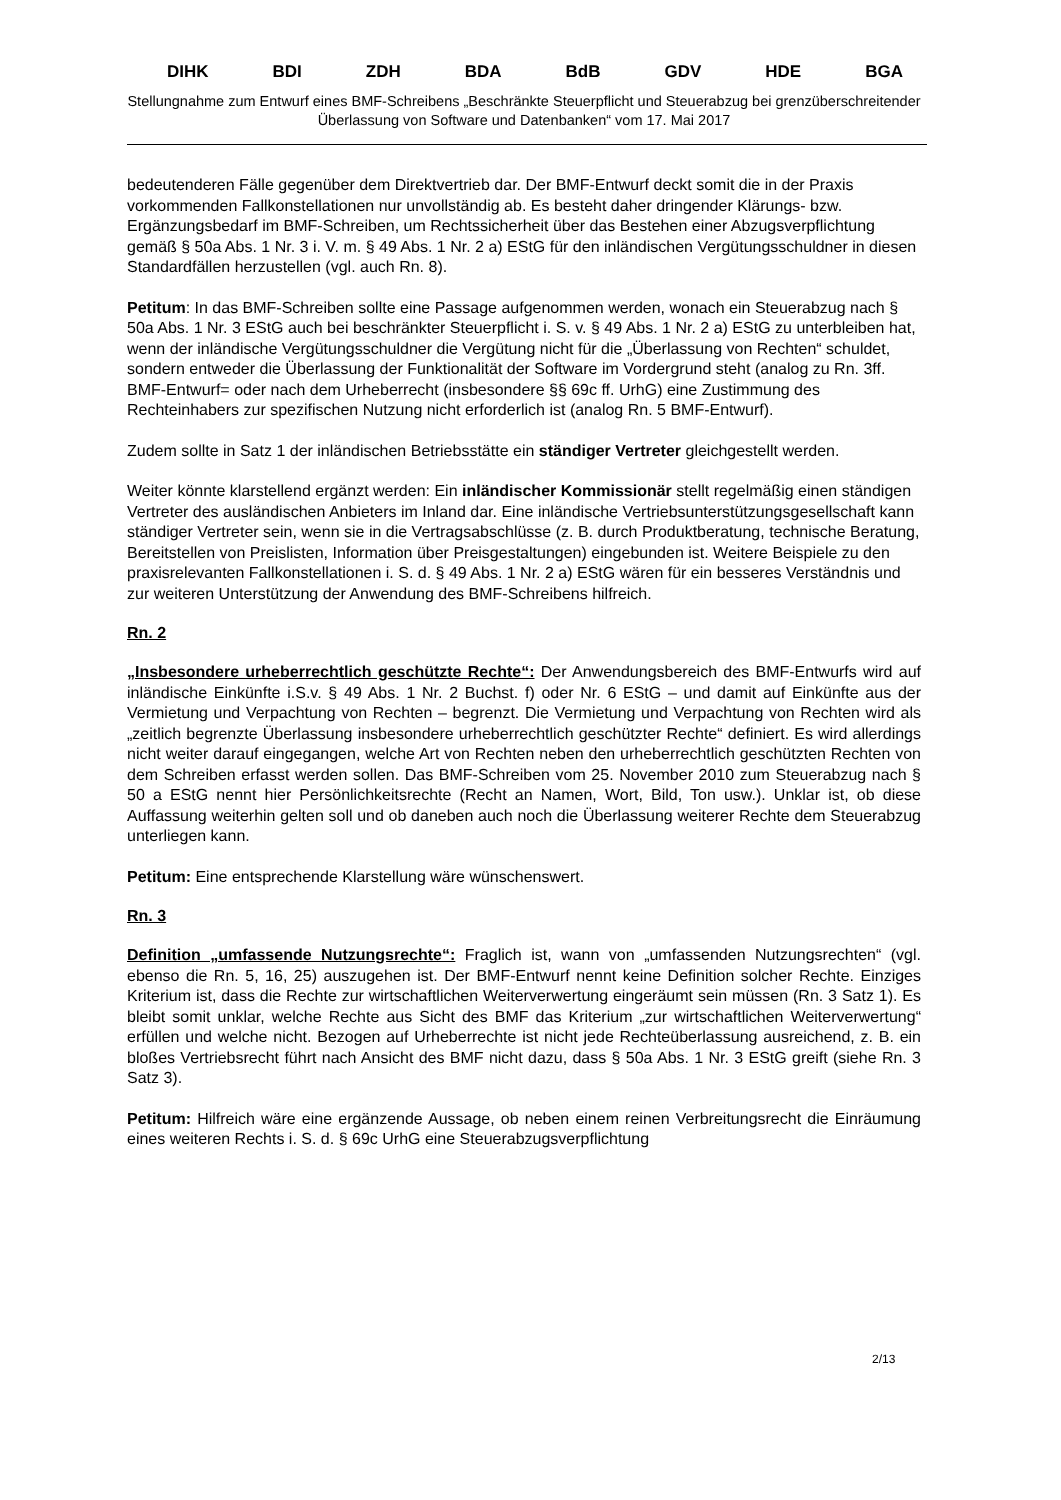DIHK BDI ZDH BDA BdB GDV HDE BGA
Stellungnahme zum Entwurf eines BMF-Schreibens „Beschränkte Steuerpflicht und Steuerabzug bei grenzüberschreitender Überlassung von Software und Datenbanken“ vom 17. Mai 2017
bedeutenderen Fälle gegenüber dem Direktvertrieb dar. Der BMF-Entwurf deckt somit die in der Praxis vorkommenden Fallkonstellationen nur unvollständig ab. Es besteht daher dringender Klärungs- bzw. Ergänzungsbedarf im BMF-Schreiben, um Rechtssicherheit über das Bestehen einer Abzugsverpflichtung gemäß § 50a Abs. 1 Nr. 3 i. V. m. § 49 Abs. 1 Nr. 2 a) EStG für den inländischen Vergütungsschuldner in diesen Standardfällen herzustellen (vgl. auch Rn. 8).
Petitum: In das BMF-Schreiben sollte eine Passage aufgenommen werden, wonach ein Steuerabzug nach § 50a Abs. 1 Nr. 3 EStG auch bei beschränkter Steuerpflicht i. S. v. § 49 Abs. 1 Nr. 2 a) EStG zu unterbleiben hat, wenn der inländische Vergütungsschuldner die Vergütung nicht für die „Überlassung von Rechten“ schuldet, sondern entweder die Überlassung der Funktionalität der Software im Vordergrund steht (analog zu Rn. 3ff. BMF-Entwurf= oder nach dem Urheberrecht (insbesondere §§ 69c ff. UrhG) eine Zustimmung des Rechteinhabers zur spezifischen Nutzung nicht erforderlich ist (analog Rn. 5 BMF-Entwurf).
Zudem sollte in Satz 1 der inländischen Betriebsstätte ein ständiger Vertreter gleichgestellt werden.
Weiter könnte klarstellend ergänzt werden: Ein inländischer Kommissionär stellt regelmäßig einen ständigen Vertreter des ausländischen Anbieters im Inland dar. Eine inländische Vertriebsunterstützungsgesellschaft kann ständiger Vertreter sein, wenn sie in die Vertragsabschlüsse (z. B. durch Produktberatung, technische Beratung, Bereitstellen von Preislisten, Information über Preisgestaltungen) eingebunden ist. Weitere Beispiele zu den praxisrelevanten Fallkonstellationen i. S. d. § 49 Abs. 1 Nr. 2 a) EStG wären für ein besseres Verständnis und zur weiteren Unterstützung der Anwendung des BMF-Schreibens hilfreich.
Rn. 2
„Insbesondere urheberrechtlich geschützte Rechte“: Der Anwendungsbereich des BMF-Entwurfs wird auf inländische Einkünfte i.S.v. § 49 Abs. 1 Nr. 2 Buchst. f) oder Nr. 6 EStG – und damit auf Einkünfte aus der Vermietung und Verpachtung von Rechten – begrenzt. Die Vermietung und Verpachtung von Rechten wird als „zeitlich begrenzte Überlassung insbesondere urheberrechtlich geschützter Rechte“ definiert. Es wird allerdings nicht weiter darauf eingegangen, welche Art von Rechten neben den urheberrechtlich geschützten Rechten von dem Schreiben erfasst werden sollen. Das BMF-Schreiben vom 25. November 2010 zum Steuerabzug nach § 50 a EStG nennt hier Persönlichkeitsrechte (Recht an Namen, Wort, Bild, Ton usw.). Unklar ist, ob diese Auffassung weiterhin gelten soll und ob daneben auch noch die Überlassung weiterer Rechte dem Steuerabzug unterliegen kann.
Petitum: Eine entsprechende Klarstellung wäre wünschenswert.
Rn. 3
Definition „umfassende Nutzungsrechte“: Fraglich ist, wann von „umfassenden Nutzungsrechten“ (vgl. ebenso die Rn. 5, 16, 25) auszugehen ist. Der BMF-Entwurf nennt keine Definition solcher Rechte. Einziges Kriterium ist, dass die Rechte zur wirtschaftlichen Weiterverwertung eingeräumt sein müssen (Rn. 3 Satz 1). Es bleibt somit unklar, welche Rechte aus Sicht des BMF das Kriterium „zur wirtschaftlichen Weiterverwertung“ erfüllen und welche nicht. Bezogen auf Urheberrechte ist nicht jede Rechteüberlassung ausreichend, z. B. ein bloßes Vertriebsrecht führt nach Ansicht des BMF nicht dazu, dass § 50a Abs. 1 Nr. 3 EStG greift (siehe Rn. 3 Satz 3).
Petitum: Hilfreich wäre eine ergänzende Aussage, ob neben einem reinen Verbreitungsrecht die Einräumung eines weiteren Rechts i. S. d. § 69c UrhG eine Steuerabzugsverpflichtung
2/13